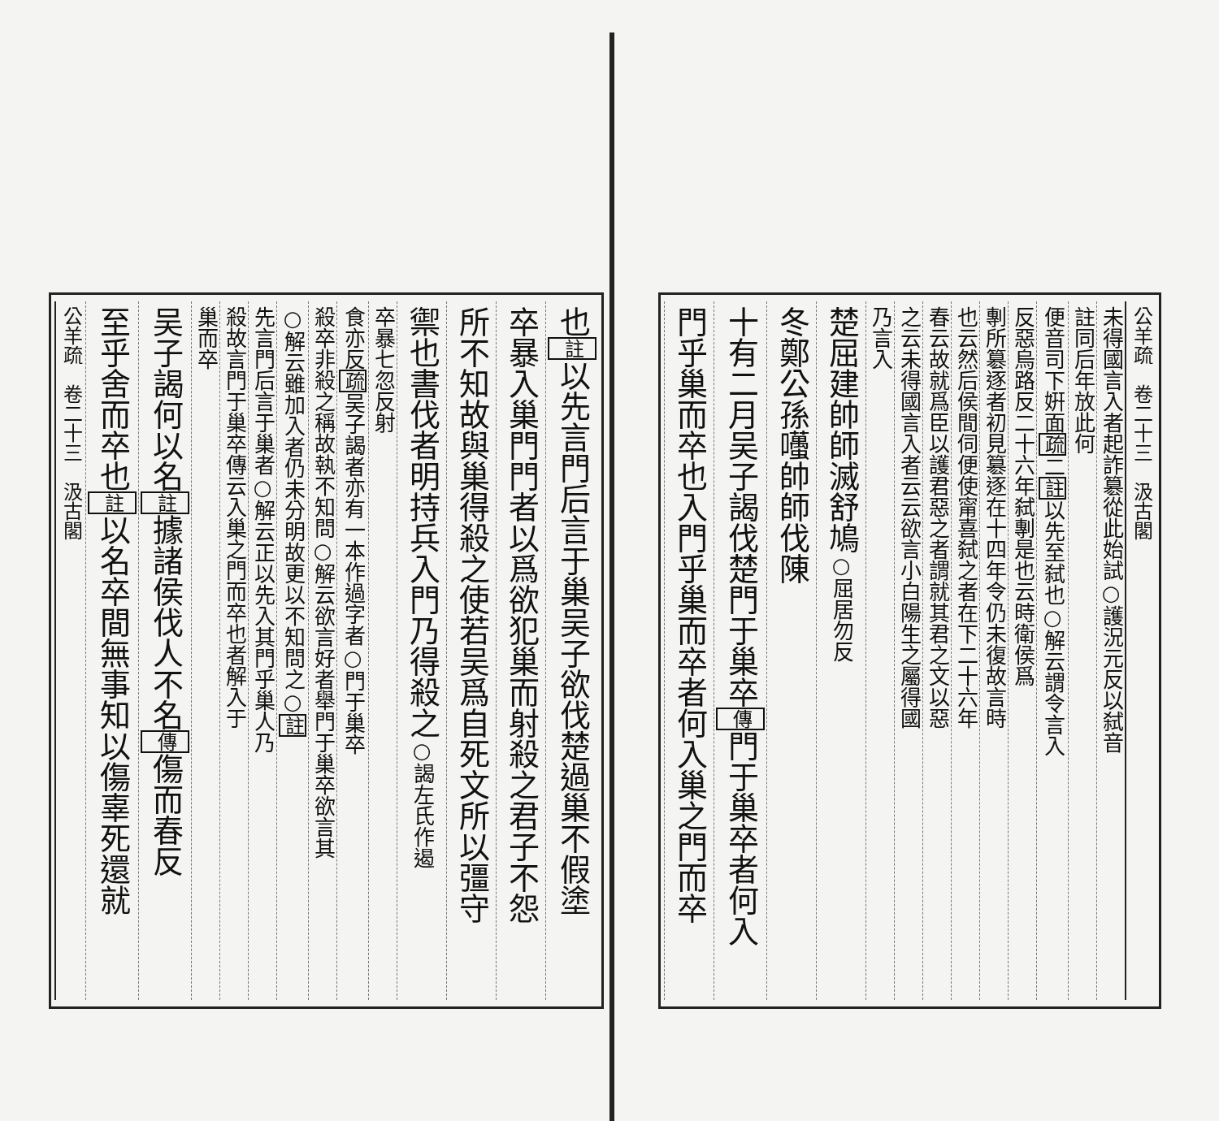公羊疏　卷二十三　汲古閣
未得國言入者起詐簒從此始試○護況元反以弑音
註同后年放此何
便音司下姸面疏二註以先至弑也○解云謂令言入
反惡烏路反二十六年弑剸是也云時衛侯爲
剸所簒逐者初見簒逐在十四年令仍未復故言時
也云然后侯間伺便使甯喜弑之者在下二十六年
春云故就爲臣以護君惡之者謂就其君之文以惡
之云未得國言入者云云欲言小白陽生之屬得國
乃言入
楚屈建帥師滅舒鳩○屈居勿反
冬鄭公孫囆帥師伐陳
十有二月吴子謁伐楚門于巢卒傳門于巢卒者何入
門乎巢而卒也入門乎巢而卒者何入巢之門而卒
也註以先言門后言于巢吴子欲伐楚過巢不假塗
卒暴入巢門門者以爲欲犯巢而射殺之君子不怨
所不知故與巢得殺之使若吴爲自死文所以彊守
禦也書伐者明持兵入門乃得殺之○謁左氏作遏
卒暴七忽反射
食亦反疏吴子謁者亦有一本作過字者○門于巢卒
殺卒非殺之稱故執不知問○解云欲言好者舉門于巢卒欲言其
○解云雖加入者仍未分明故更以不知問之○註
先言門后言于巢者○解云正以先入其門乎巢人乃
殺故言門于巢卒傳云入巢之門而卒也者解入于
巢而卒
吴子謁何以名註據諸侯伐人不名傳傷而春反
至乎舍而卒也註以名卒間無事知以傷辜死還就
公羊疏　卷二十三　汲古閣